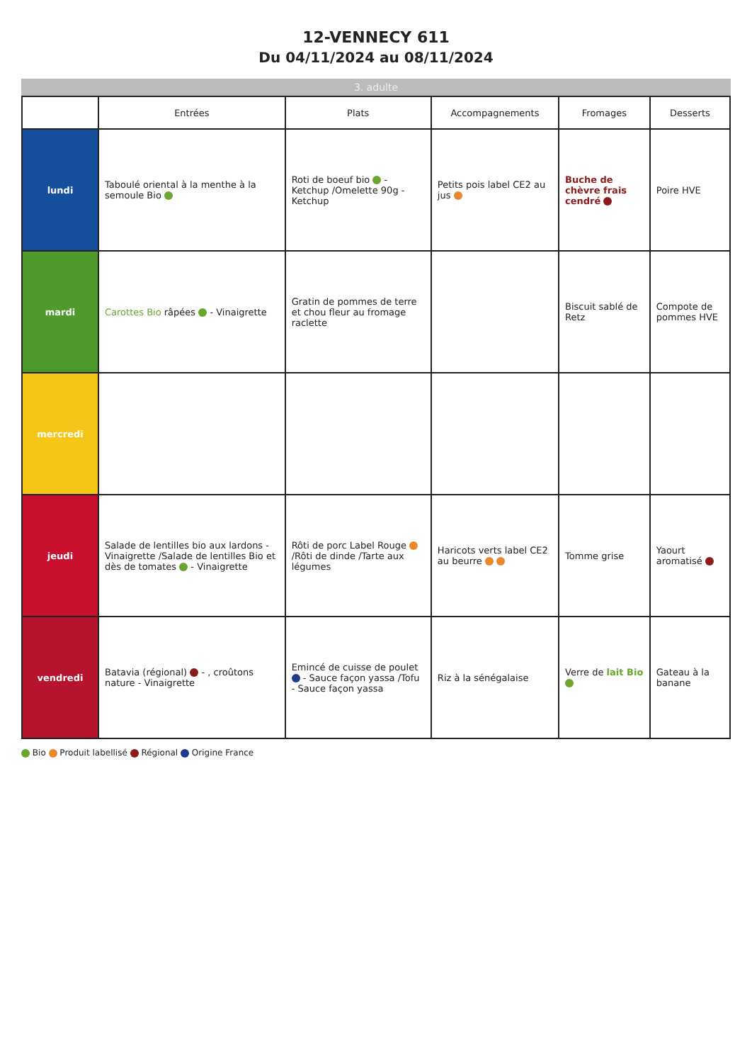12-VENNECY 611
Du 04/11/2024 au 08/11/2024
3. adulte
| | Entrées | Plats | Accompagnements | Fromages | Desserts |
| --- | --- | --- | --- | --- | --- |
| lundi | Taboulé oriental à la menthe à la semoule Bio | Roti de boeuf bio - Ketchup /Omelette 90g - Ketchup | Petits pois label CE2 au jus | Buche de chèvre frais cendré | Poire HVE |
| mardi | Carottes Bio râpées - Vinaigrette | Gratin de pommes de terre et chou fleur au fromage raclette | | Biscuit sablé de Retz | Compote de pommes HVE |
| mercredi | | | | | |
| jeudi | Salade de lentilles bio aux lardons - Vinaigrette /Salade de lentilles Bio et dès de tomates - Vinaigrette | Rôti de porc Label Rouge /Rôti de dinde /Tarte aux légumes | Haricots verts label CE2 au beurre | Tomme grise | Yaourt aromatisé |
| vendredi | Batavia (régional) - , croûtons nature - Vinaigrette | Emincé de cuisse de poulet - Sauce façon yassa /Tofu - Sauce façon yassa | Riz à la sénégalaise | Verre de lait Bio | Gateau à la banane |
Bio Produit labellisé Régional Origine France